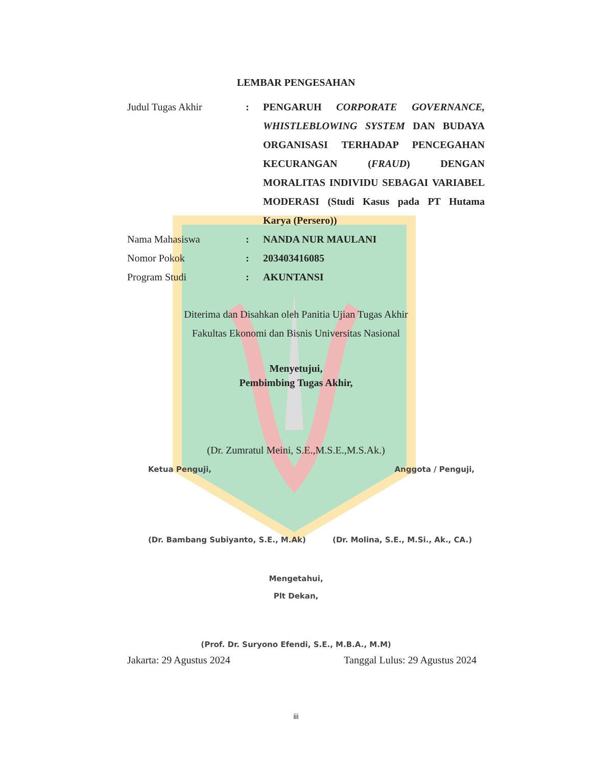LEMBAR PENGESAHAN
Judul Tugas Akhir : PENGARUH CORPORATE GOVERNANCE, WHISTLEBLOWING SYSTEM DAN BUDAYA ORGANISASI TERHADAP PENCEGAHAN KECURANGAN (FRAUD) DENGAN MORALITAS INDIVIDU SEBAGAI VARIABEL MODERASI (Studi Kasus pada PT Hutama Karya (Persero))
Nama Mahasiswa : NANDA NUR MAULANI
Nomor Pokok : 203403416085
Program Studi : AKUNTANSI
Diterima dan Disahkan oleh Panitia Ujian Tugas Akhir
Fakultas Ekonomi dan Bisnis Universitas Nasional
Menyetujui,
Pembimbing Tugas Akhir,
(Dr. Zumratul Meini, S.E.,M.S.E.,M.S.Ak.)
Ketua Penguji, Anggota / Penguji,
(Dr. Bambang Subiyanto, S.E., M.Ak) (Dr. Molina, S.E., M.Si., Ak., CA.)
Mengetahui,
Plt Dekan,
(Prof. Dr. Suryono Efendi, S.E., M.B.A., M.M)
Jakarta: 29 Agustus 2024 Tanggal Lulus: 29 Agustus 2024
iii